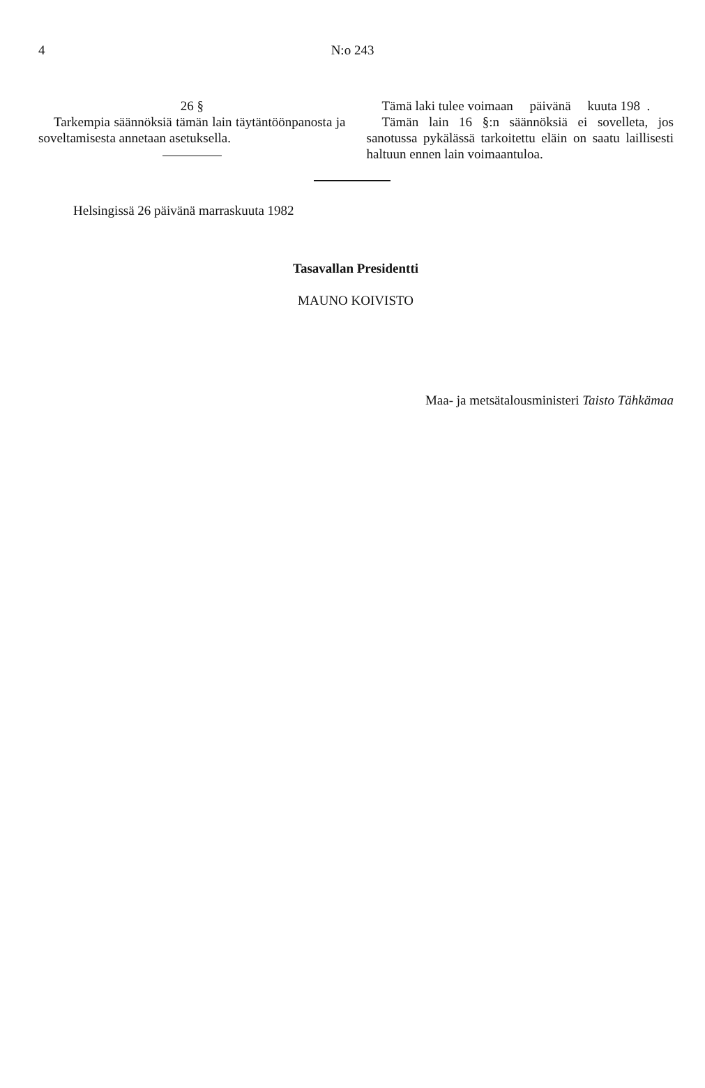4 N:o 243
26 §
Tarkempia säännöksiä tämän lain täytäntöönpanosta ja soveltamisesta annetaan asetuksella.
Tämä laki tulee voimaan päivänä kuuta 198 .
Tämän lain 16 §:n säännöksiä ei sovelleta, jos sanotussa pykälässä tarkoitettu eläin on saatu laillisesti haltuun ennen lain voimaantuloa.
Helsingissä 26 päivänä marraskuuta 1982
Tasavallan Presidentti
MAUNO KOIVISTO
Maa- ja metsätalousministeri Taisto Tähkämaa